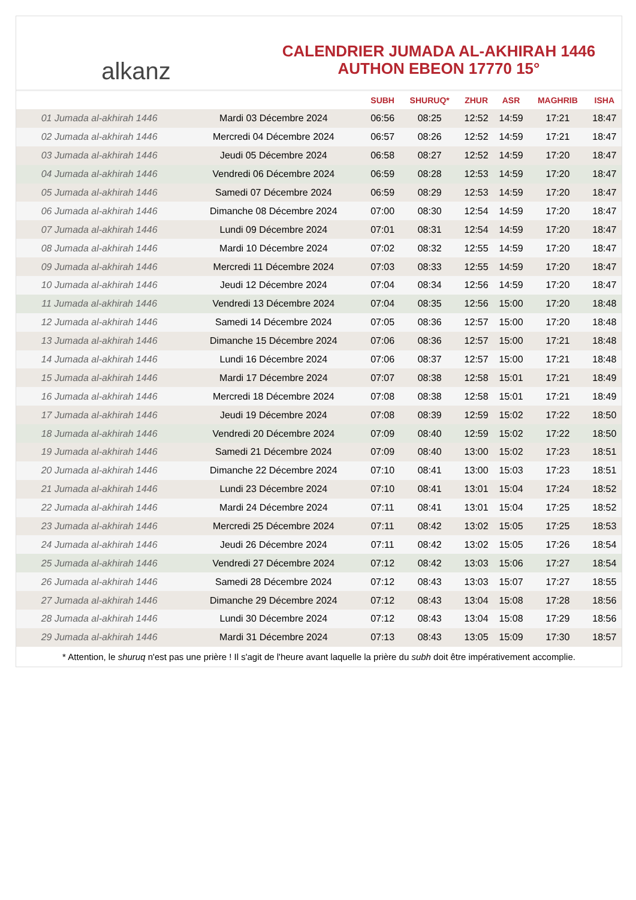alkanz
CALENDRIER JUMADA AL-AKHIRAH 1446
AUTHON EBEON 17770 15°
| | | SUBH | SHURUQ* | ZHUR | ASR | MAGHRIB | ISHA |
| --- | --- | --- | --- | --- | --- | --- | --- |
| 01 Jumada al-akhirah 1446 | Mardi 03 Décembre 2024 | 06:56 | 08:25 | 12:52 | 14:59 | 17:21 | 18:47 |
| 02 Jumada al-akhirah 1446 | Mercredi 04 Décembre 2024 | 06:57 | 08:26 | 12:52 | 14:59 | 17:21 | 18:47 |
| 03 Jumada al-akhirah 1446 | Jeudi 05 Décembre 2024 | 06:58 | 08:27 | 12:52 | 14:59 | 17:20 | 18:47 |
| 04 Jumada al-akhirah 1446 | Vendredi 06 Décembre 2024 | 06:59 | 08:28 | 12:53 | 14:59 | 17:20 | 18:47 |
| 05 Jumada al-akhirah 1446 | Samedi 07 Décembre 2024 | 06:59 | 08:29 | 12:53 | 14:59 | 17:20 | 18:47 |
| 06 Jumada al-akhirah 1446 | Dimanche 08 Décembre 2024 | 07:00 | 08:30 | 12:54 | 14:59 | 17:20 | 18:47 |
| 07 Jumada al-akhirah 1446 | Lundi 09 Décembre 2024 | 07:01 | 08:31 | 12:54 | 14:59 | 17:20 | 18:47 |
| 08 Jumada al-akhirah 1446 | Mardi 10 Décembre 2024 | 07:02 | 08:32 | 12:55 | 14:59 | 17:20 | 18:47 |
| 09 Jumada al-akhirah 1446 | Mercredi 11 Décembre 2024 | 07:03 | 08:33 | 12:55 | 14:59 | 17:20 | 18:47 |
| 10 Jumada al-akhirah 1446 | Jeudi 12 Décembre 2024 | 07:04 | 08:34 | 12:56 | 14:59 | 17:20 | 18:47 |
| 11 Jumada al-akhirah 1446 | Vendredi 13 Décembre 2024 | 07:04 | 08:35 | 12:56 | 15:00 | 17:20 | 18:48 |
| 12 Jumada al-akhirah 1446 | Samedi 14 Décembre 2024 | 07:05 | 08:36 | 12:57 | 15:00 | 17:20 | 18:48 |
| 13 Jumada al-akhirah 1446 | Dimanche 15 Décembre 2024 | 07:06 | 08:36 | 12:57 | 15:00 | 17:21 | 18:48 |
| 14 Jumada al-akhirah 1446 | Lundi 16 Décembre 2024 | 07:06 | 08:37 | 12:57 | 15:00 | 17:21 | 18:48 |
| 15 Jumada al-akhirah 1446 | Mardi 17 Décembre 2024 | 07:07 | 08:38 | 12:58 | 15:01 | 17:21 | 18:49 |
| 16 Jumada al-akhirah 1446 | Mercredi 18 Décembre 2024 | 07:08 | 08:38 | 12:58 | 15:01 | 17:21 | 18:49 |
| 17 Jumada al-akhirah 1446 | Jeudi 19 Décembre 2024 | 07:08 | 08:39 | 12:59 | 15:02 | 17:22 | 18:50 |
| 18 Jumada al-akhirah 1446 | Vendredi 20 Décembre 2024 | 07:09 | 08:40 | 12:59 | 15:02 | 17:22 | 18:50 |
| 19 Jumada al-akhirah 1446 | Samedi 21 Décembre 2024 | 07:09 | 08:40 | 13:00 | 15:02 | 17:23 | 18:51 |
| 20 Jumada al-akhirah 1446 | Dimanche 22 Décembre 2024 | 07:10 | 08:41 | 13:00 | 15:03 | 17:23 | 18:51 |
| 21 Jumada al-akhirah 1446 | Lundi 23 Décembre 2024 | 07:10 | 08:41 | 13:01 | 15:04 | 17:24 | 18:52 |
| 22 Jumada al-akhirah 1446 | Mardi 24 Décembre 2024 | 07:11 | 08:41 | 13:01 | 15:04 | 17:25 | 18:52 |
| 23 Jumada al-akhirah 1446 | Mercredi 25 Décembre 2024 | 07:11 | 08:42 | 13:02 | 15:05 | 17:25 | 18:53 |
| 24 Jumada al-akhirah 1446 | Jeudi 26 Décembre 2024 | 07:11 | 08:42 | 13:02 | 15:05 | 17:26 | 18:54 |
| 25 Jumada al-akhirah 1446 | Vendredi 27 Décembre 2024 | 07:12 | 08:42 | 13:03 | 15:06 | 17:27 | 18:54 |
| 26 Jumada al-akhirah 1446 | Samedi 28 Décembre 2024 | 07:12 | 08:43 | 13:03 | 15:07 | 17:27 | 18:55 |
| 27 Jumada al-akhirah 1446 | Dimanche 29 Décembre 2024 | 07:12 | 08:43 | 13:04 | 15:08 | 17:28 | 18:56 |
| 28 Jumada al-akhirah 1446 | Lundi 30 Décembre 2024 | 07:12 | 08:43 | 13:04 | 15:08 | 17:29 | 18:56 |
| 29 Jumada al-akhirah 1446 | Mardi 31 Décembre 2024 | 07:13 | 08:43 | 13:05 | 15:09 | 17:30 | 18:57 |
* Attention, le shuruq n'est pas une prière ! Il s'agit de l'heure avant laquelle la prière du subh doit être impérativement accomplie.